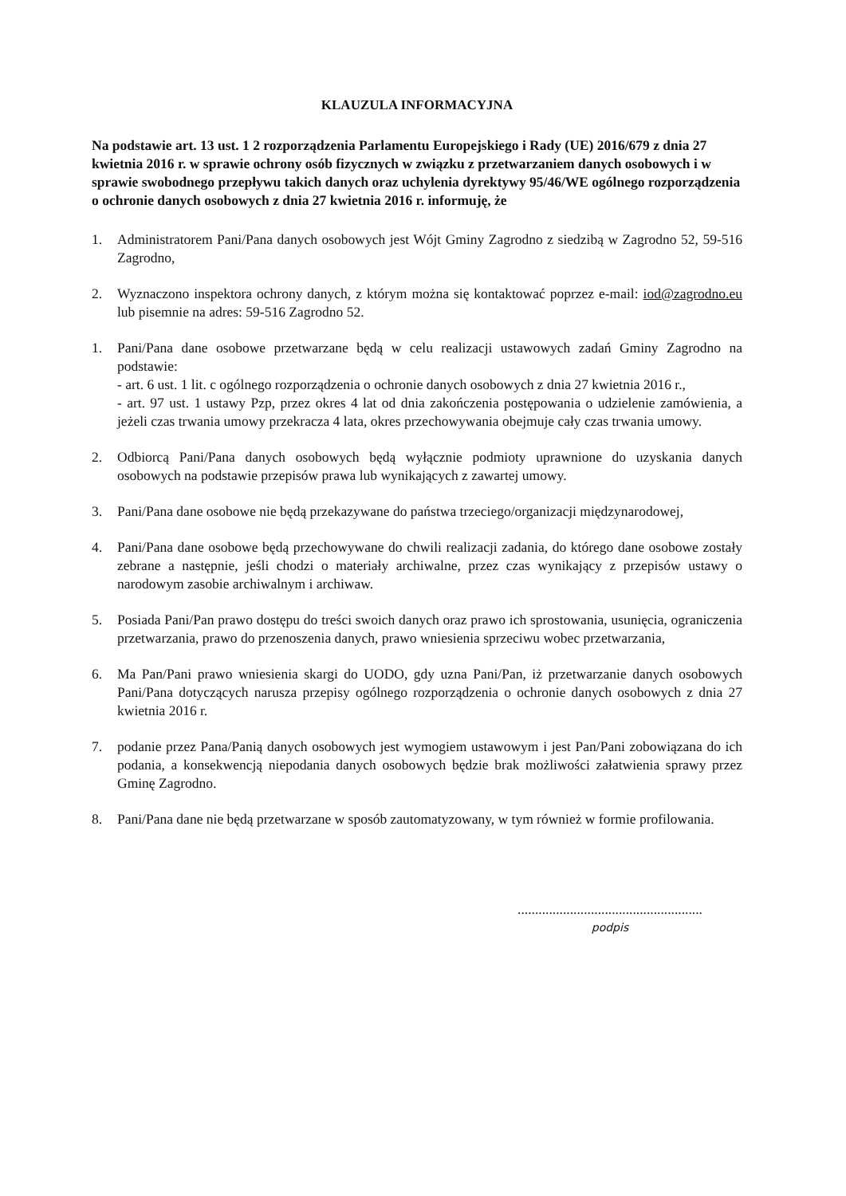KLAUZULA INFORMACYJNA
Na podstawie art. 13 ust. 1 2 rozporządzenia Parlamentu Europejskiego i Rady (UE) 2016/679 z dnia 27 kwietnia 2016 r. w sprawie ochrony osób fizycznych w związku z przetwarzaniem danych osobowych i w sprawie swobodnego przepływu takich danych oraz uchylenia dyrektywy 95/46/WE ogólnego rozporządzenia o ochronie danych osobowych z dnia 27 kwietnia 2016 r. informuję, że
1. Administratorem Pani/Pana danych osobowych jest Wójt Gminy Zagrodno z siedzibą w Zagrodno 52, 59-516 Zagrodno,
2. Wyznaczono inspektora ochrony danych, z którym można się kontaktować poprzez e-mail: iod@zagrodno.eu lub pisemnie na adres: 59-516 Zagrodno 52.
1. Pani/Pana dane osobowe przetwarzane będą w celu realizacji ustawowych zadań Gminy Zagrodno na podstawie:
- art. 6 ust. 1 lit. c ogólnego rozporządzenia o ochronie danych osobowych z dnia 27 kwietnia 2016 r.,
- art. 97 ust. 1 ustawy Pzp, przez okres 4 lat od dnia zakończenia postępowania o udzielenie zamówienia, a jeżeli czas trwania umowy przekracza 4 lata, okres przechowywania obejmuje cały czas trwania umowy.
2. Odbiorcą Pani/Pana danych osobowych będą wyłącznie podmioty uprawnione do uzyskania danych osobowych na podstawie przepisów prawa lub wynikających z zawartej umowy.
3. Pani/Pana dane osobowe nie będą przekazywane do państwa trzeciego/organizacji międzynarodowej,
4. Pani/Pana dane osobowe będą przechowywane do chwili realizacji zadania, do którego dane osobowe zostały zebrane a następnie, jeśli chodzi o materiały archiwalne, przez czas wynikający z przepisów ustawy o narodowym zasobie archiwalnym i archiwaw.
5. Posiada Pani/Pan prawo dostępu do treści swoich danych oraz prawo ich sprostowania, usunięcia, ograniczenia przetwarzania, prawo do przenoszenia danych, prawo wniesienia sprzeciwu wobec przetwarzania,
6. Ma Pan/Pani prawo wniesienia skargi do UODO, gdy uzna Pani/Pan, iż przetwarzanie danych osobowych Pani/Pana dotyczących narusza przepisy ogólnego rozporządzenia o ochronie danych osobowych z dnia 27 kwietnia 2016 r.
7. podanie przez Pana/Panią danych osobowych jest wymogiem ustawowym i jest Pan/Pani zobowiązana do ich podania, a konsekwencją niepodania danych osobowych będzie brak możliwości załatwienia sprawy przez Gminę Zagrodno.
8. Pani/Pana dane nie będą przetwarzane w sposób zautomatyzowany, w tym również w formie profilowania.
.....................................................
podpis